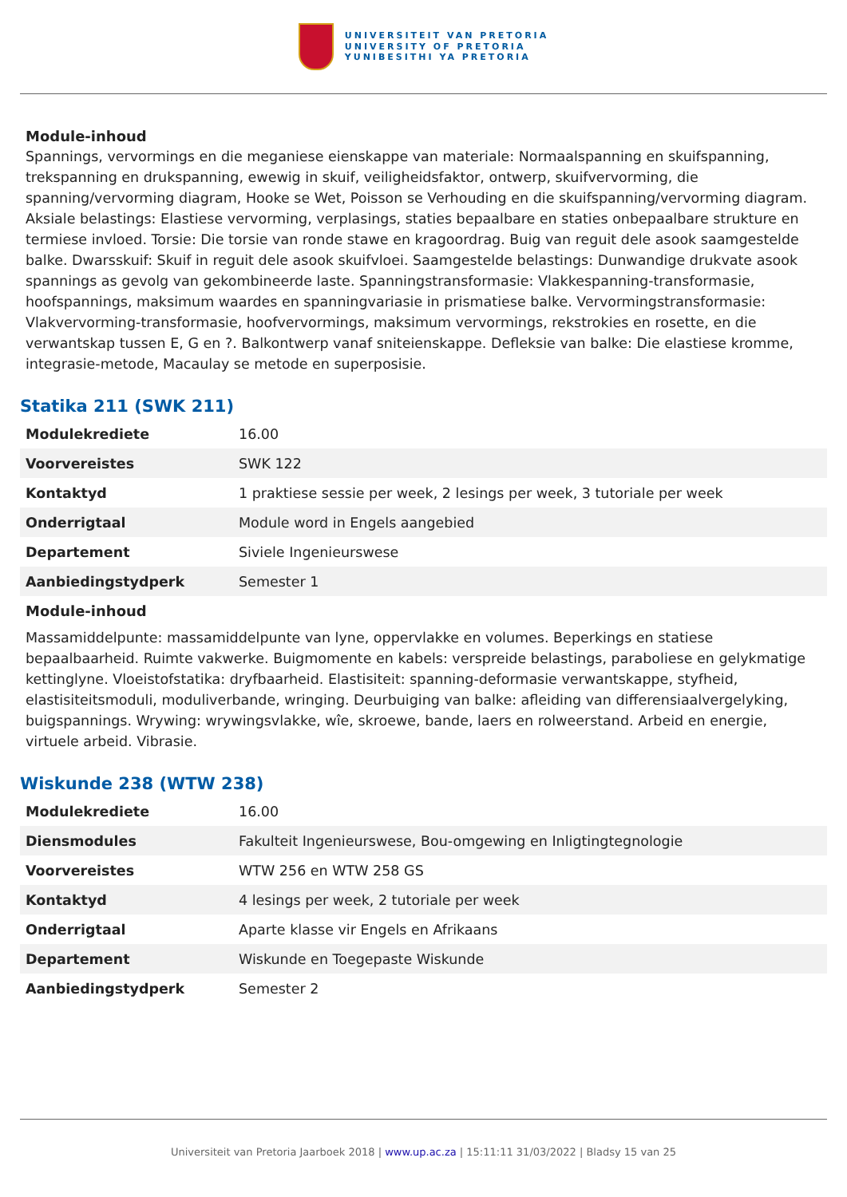UNIVERSITEIT VAN PRETORIA
UNIVERSITY OF PRETORIA
YUNIBESITHI YA PRETORIA
Module-inhoud
Spannings, vervormings en die meganiese eienskappe van materiale: Normaalspanning en skuifspanning, trekspanning en drukspanning, ewewig in skuif, veiligheidsfaktor, ontwerp, skuifvervorming, die spanning/vervorming diagram, Hooke se Wet, Poisson se Verhouding en die skuifspanning/vervorming diagram. Aksiale belastings: Elastiese vervorming, verplasings, staties bepaalbare en staties onbepaalbare strukture en termiese invloed. Torsie: Die torsie van ronde stawe en kragoordrag. Buig van reguit dele asook saamgestelde balke. Dwarsskuif: Skuif in reguit dele asook skuifvloei. Saamgestelde belastings: Dunwandige drukvate asook spannings as gevolg van gekombineerde laste. Spanningstransformasie: Vlakkespanning-transformasie, hoofspannings, maksimum waardes en spanningvariasie in prismatiese balke. Vervormingstransformasie: Vlakvervorming-transformasie, hoofvervormings, maksimum vervormings, rekstrokies en rosette, en die verwantskap tussen E, G en ?. Balkontwerp vanaf sniteienskappe. Defleksie van balke: Die elastiese kromme, integrasie-metode, Macaulay se metode en superposisie.
Statika 211 (SWK 211)
| Modulekrediete | 16.00 |
| Voorvereistes | SWK 122 |
| Kontaktyd | 1 praktiese sessie per week, 2 lesings per week, 3 tutoriale per week |
| Onderrigtaal | Module word in Engels aangebied |
| Departement | Siviele Ingenieurswese |
| Aanbiedingstydperk | Semester 1 |
Module-inhoud
Massamiddelpunte: massamiddelpunte van lyne, oppervlakke en volumes. Beperkings en statiese bepaalbaarheid. Ruimte vakwerke. Buigmomente en kabels: verspreide belastings, paraboliese en gelykmatige kettinglyne. Vloeistofstatika: dryfbaarheid. Elastisiteit: spanning-deformasie verwantskappe, styfheid, elastisiteitsmoduli, moduliverbande, wringing. Deurbuiging van balke: afleiding van differensiaalvergelyking, buigspannings. Wrywing: wrywingsvlakke, wîe, skroewe, bande, laers en rolweerstand. Arbeid en energie, virtuele arbeid. Vibrasie.
Wiskunde 238 (WTW 238)
| Modulekrediete | 16.00 |
| Diensmodules | Fakulteit Ingenieurswese, Bou-omgewing en Inligtingtegnologie |
| Voorvereistes | WTW 256 en WTW 258 GS |
| Kontaktyd | 4 lesings per week, 2 tutoriale per week |
| Onderrigtaal | Aparte klasse vir Engels en Afrikaans |
| Departement | Wiskunde en Toegepaste Wiskunde |
| Aanbiedingstydperk | Semester 2 |
Universiteit van Pretoria Jaarboek 2018 | www.up.ac.za | 15:11:11 31/03/2022 | Bladsy 15 van 25